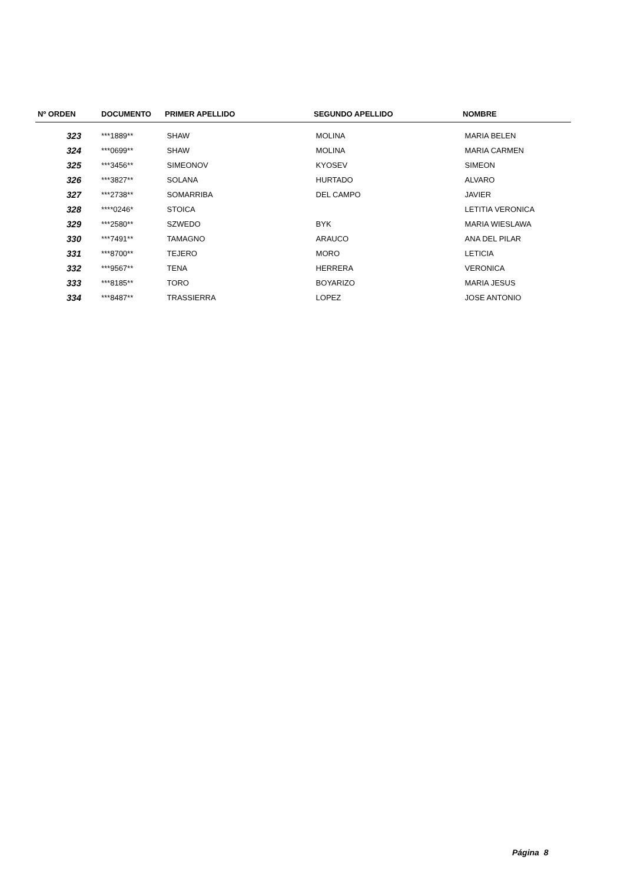| Nº ORDEN | DOCUMENTO | PRIMER APELLIDO | SEGUNDO APELLIDO | NOMBRE |
| --- | --- | --- | --- | --- |
| 323 | ***1889** | SHAW | MOLINA | MARIA BELEN |
| 324 | ***0699** | SHAW | MOLINA | MARIA CARMEN |
| 325 | ***3456** | SIMEONOV | KYOSEV | SIMEON |
| 326 | ***3827** | SOLANA | HURTADO | ALVARO |
| 327 | ***2738** | SOMARRIBA | DEL CAMPO | JAVIER |
| 328 | ****0246* | STOICA | | LETITIA VERONICA |
| 329 | ***2580** | SZWEDO | BYK | MARIA WIESLAWA |
| 330 | ***7491** | TAMAGNO | ARAUCO | ANA DEL PILAR |
| 331 | ***8700** | TEJERO | MORO | LETICIA |
| 332 | ***9567** | TENA | HERRERA | VERONICA |
| 333 | ***8185** | TORO | BOYARIZO | MARIA JESUS |
| 334 | ***8487** | TRASSIERRA | LOPEZ | JOSE ANTONIO |
Página 8